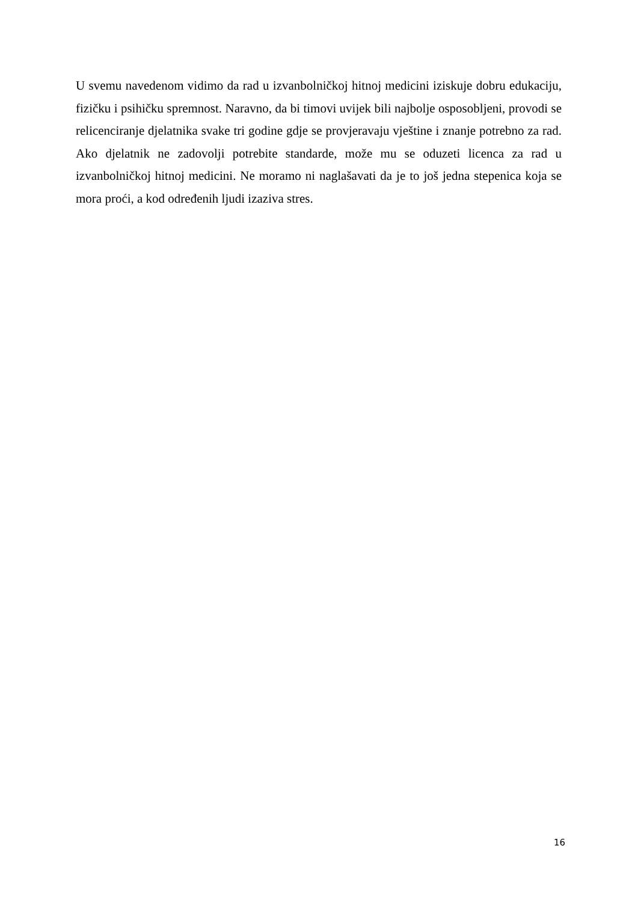U svemu navedenom vidimo da rad u izvanbolničkoj hitnoj medicini iziskuje dobru edukaciju, fizičku i psihičku spremnost. Naravno, da bi timovi uvijek bili najbolje osposobljeni, provodi se relicenciranje djelatnika svake tri godine gdje se provjeravaju vještine i znanje potrebno za rad. Ako djelatnik ne zadovolji potrebite standarde, može mu se oduzeti licenca za rad u izvanbolničkoj hitnoj medicini. Ne moramo ni naglašavati da je to još jedna stepenica koja se mora proći, a kod određenih ljudi izaziva stres.
16